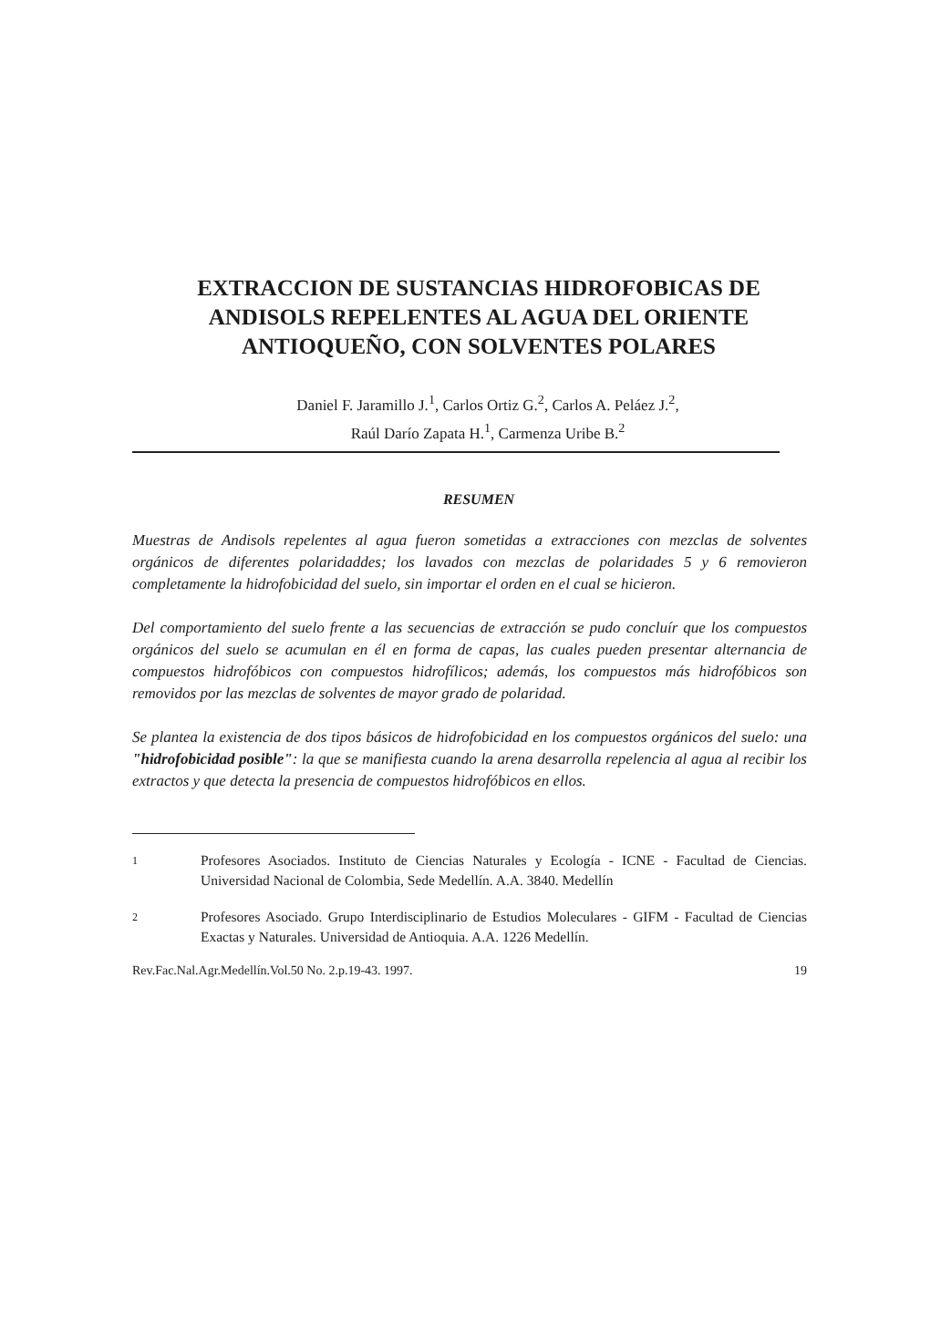EXTRACCION DE SUSTANCIAS HIDROFOBICAS DE ANDISOLS REPELENTES AL AGUA DEL ORIENTE ANTIOQUEÑO, CON SOLVENTES POLARES
Daniel F. Jaramillo J.<sup>1</sup>, Carlos Ortiz G.<sup>2</sup>, Carlos A. Peláez J.<sup>2</sup>,
Raúl Darío Zapata H.<sup>1</sup>, Carmenza Uribe B.<sup>2</sup>
RESUMEN
Muestras de Andisols repelentes al agua fueron sometidas a extracciones con mezclas de solventes orgánicos de diferentes polaridaddes; los lavados con mezclas de polaridades 5 y 6 removieron completamente la hidrofobicidad del suelo, sin importar el orden en el cual se hicieron.
Del comportamiento del suelo frente a las secuencias de extracción se pudo concluír que los compuestos orgánicos del suelo se acumulan en él en forma de capas, las cuales pueden presentar alternancia de compuestos hidrofóbicos con compuestos hidrofílicos; además, los compuestos más hidrofóbicos son removidos por las mezclas de solventes de mayor grado de polaridad.
Se plantea la existencia de dos tipos básicos de hidrofobicidad en los compuestos orgánicos del suelo: una "hidrofobicidad posible": la que se manifiesta cuando la arena desarrolla repelencia al agua al recibir los extractos y que detecta la presencia de compuestos hidrofóbicos en ellos.
1 Profesores Asociados. Instituto de Ciencias Naturales y Ecología - ICNE - Facultad de Ciencias. Universidad Nacional de Colombia, Sede Medellín. A.A. 3840. Medellín
2 Profesores Asociado. Grupo Interdisciplinario de Estudios Moleculares - GIFM - Facultad de Ciencias Exactas y Naturales. Universidad de Antioquia. A.A. 1226 Medellín.
Rev.Fac.Nal.Agr.Medellín.Vol.50 No. 2.p.19-43. 1997. 19